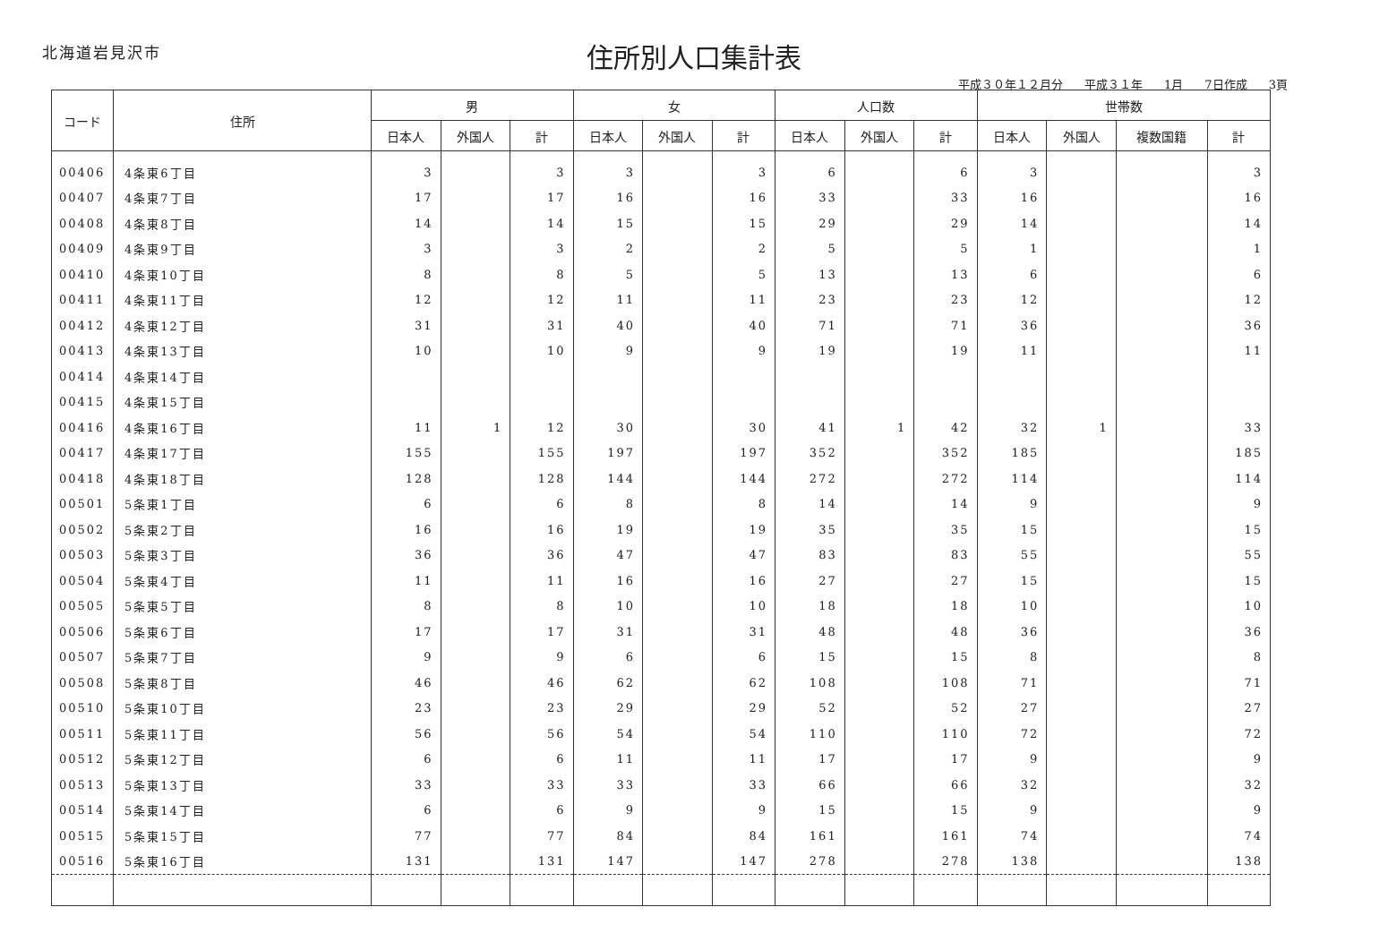北海道岩見沢市
住所別人口集計表
平成３０年１２月分 平成３１年 1月 7日作成 3頁
| コード | 住所 | 男 | | | 女 | | | 人口数 | | | 世帯数 | | | |
| --- | --- | --- | --- | --- | --- | --- | --- | --- | --- | --- | --- | --- | --- | --- |
| | | 日本人 | 外国人 | 計 | 日本人 | 外国人 | 計 | 日本人 | 外国人 | 計 | 日本人 | 外国人 | 複数国籍 | 計 |
| 00406 | 4条東6丁目 | 3 | | 3 | 3 | | 3 | 6 | | 6 | 3 | | | 3 |
| 00407 | 4条東7丁目 | 17 | | 17 | 16 | | 16 | 33 | | 33 | 16 | | | 16 |
| 00408 | 4条東8丁目 | 14 | | 14 | 15 | | 15 | 29 | | 29 | 14 | | | 14 |
| 00409 | 4条東9丁目 | 3 | | 3 | 2 | | 2 | 5 | | 5 | 1 | | | 1 |
| 00410 | 4条東10丁目 | 8 | | 8 | 5 | | 5 | 13 | | 13 | 6 | | | 6 |
| 00411 | 4条東11丁目 | 12 | | 12 | 11 | | 11 | 23 | | 23 | 12 | | | 12 |
| 00412 | 4条東12丁目 | 31 | | 31 | 40 | | 40 | 71 | | 71 | 36 | | | 36 |
| 00413 | 4条東13丁目 | 10 | | 10 | 9 | | 9 | 19 | | 19 | 11 | | | 11 |
| 00414 | 4条東14丁目 | | | | | | | | | | | | | |
| 00415 | 4条東15丁目 | | | | | | | | | | | | | |
| 00416 | 4条東16丁目 | 11 | 1 | 12 | 30 | | 30 | 41 | 1 | 42 | 32 | 1 | | 33 |
| 00417 | 4条東17丁目 | 155 | | 155 | 197 | | 197 | 352 | | 352 | 185 | | | 185 |
| 00418 | 4条東18丁目 | 128 | | 128 | 144 | | 144 | 272 | | 272 | 114 | | | 114 |
| 00501 | 5条東1丁目 | 6 | | 6 | 8 | | 8 | 14 | | 14 | 9 | | | 9 |
| 00502 | 5条東2丁目 | 16 | | 16 | 19 | | 19 | 35 | | 35 | 15 | | | 15 |
| 00503 | 5条東3丁目 | 36 | | 36 | 47 | | 47 | 83 | | 83 | 55 | | | 55 |
| 00504 | 5条東4丁目 | 11 | | 11 | 16 | | 16 | 27 | | 27 | 15 | | | 15 |
| 00505 | 5条東5丁目 | 8 | | 8 | 10 | | 10 | 18 | | 18 | 10 | | | 10 |
| 00506 | 5条東6丁目 | 17 | | 17 | 31 | | 31 | 48 | | 48 | 36 | | | 36 |
| 00507 | 5条東7丁目 | 9 | | 9 | 6 | | 6 | 15 | | 15 | 8 | | | 8 |
| 00508 | 5条東8丁目 | 46 | | 46 | 62 | | 62 | 108 | | 108 | 71 | | | 71 |
| 00510 | 5条東10丁目 | 23 | | 23 | 29 | | 29 | 52 | | 52 | 27 | | | 27 |
| 00511 | 5条東11丁目 | 56 | | 56 | 54 | | 54 | 110 | | 110 | 72 | | | 72 |
| 00512 | 5条東12丁目 | 6 | | 6 | 11 | | 11 | 17 | | 17 | 9 | | | 9 |
| 00513 | 5条東13丁目 | 33 | | 33 | 33 | | 33 | 66 | | 66 | 32 | | | 32 |
| 00514 | 5条東14丁目 | 6 | | 6 | 9 | | 9 | 15 | | 15 | 9 | | | 9 |
| 00515 | 5条東15丁目 | 77 | | 77 | 84 | | 84 | 161 | | 161 | 74 | | | 74 |
| 00516 | 5条東16丁目 | 131 | | 131 | 147 | | 147 | 278 | | 278 | 138 | | | 138 |